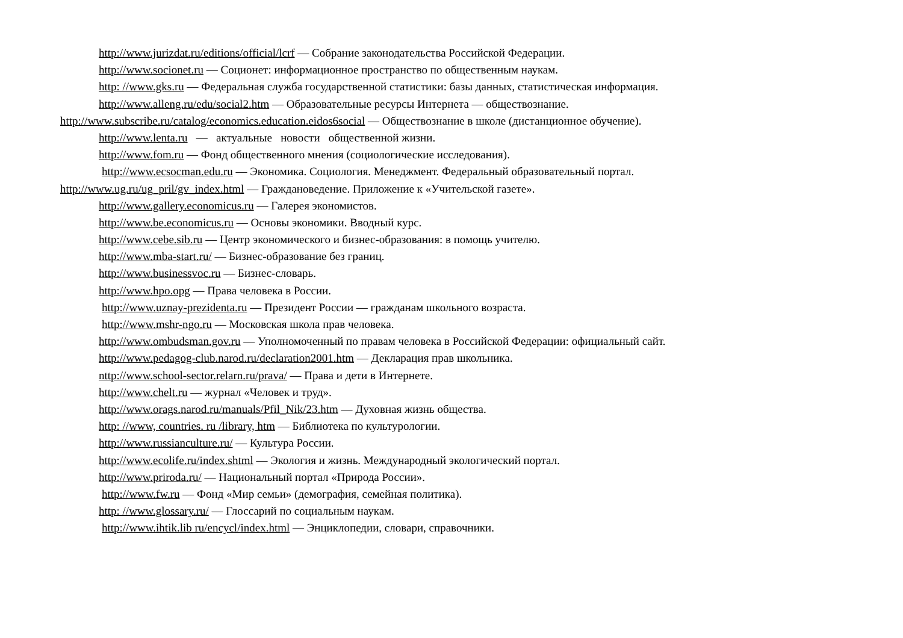http://www.jurizdat.ru/editions/official/lcrf — Собрание законодательства Российской Федерации.
http://www.socionet.ru — Соционет: информационное пространство по общественным наукам.
http: //www.gks.ru — Федеральная служба государственной статистики: базы данных, статистическая информация.
http://www.alleng.ru/edu/social2.htm — Образовательные ресурсы Интернета — обществознание.
http://www.subscribe.ru/catalog/economics.education.eidos6social — Обществознание в школе (дистанционное обучение).
http://www.lenta.ru — актуальные новости общественной жизни.
http://www.fom.ru — Фонд общественного мнения (социологические исследования).
http://www.ecsocman.edu.ru — Экономика. Социология. Менеджмент. Федеральный образовательный портал.
http://www.ug.ru/ug_pril/gv_index.html — Граждановедение. Приложение к «Учительской газете».
http://www.gallery.economicus.ru — Галерея экономистов.
http://www.be.economicus.ru — Основы экономики. Вводный курс.
http://www.cebe.sib.ru — Центр экономического и бизнес-образования: в помощь учителю.
http://www.mba-start.ru/ — Бизнес-образование без границ.
http://www.businessvoc.ru — Бизнес-словарь.
http://www.hpo.opg — Права человека в России.
http://www.uznay-prezidenta.ru — Президент России — гражданам школьного возраста.
http://www.mshr-ngo.ru — Московская школа прав человека.
http://www.ombudsman.gov.ru — Уполномоченный по правам человека в Российской Федерации: официальный сайт.
http://www.pedagog-club.narod.ru/declaration2001.htm — Декларация прав школьника.
nttp://www.school-sector.relarn.ru/prava/ — Права и дети в Интернете.
http://www.chelt.ru — журнал «Человек и труд».
http://www.orags.narod.ru/manuals/Pfil_Nik/23.htm — Духовная жизнь общества.
http: //www, countries. ru /library, htm — Библиотека по культурологии.
http://www.russianculture.ru/ — Культура России.
http://www.ecolife.ru/index.shtml — Экология и жизнь. Международный экологический портал.
http://www.priroda.ru/ — Национальный портал «Природа России».
http://www.fw.ru — Фонд «Мир семьи» (демография, семейная политика).
http: //www.glossary.ru/ — Глоссарий по социальным наукам.
http://www.ihtik.lib ru/encycl/index.html — Энциклопедии, словари, справочники.